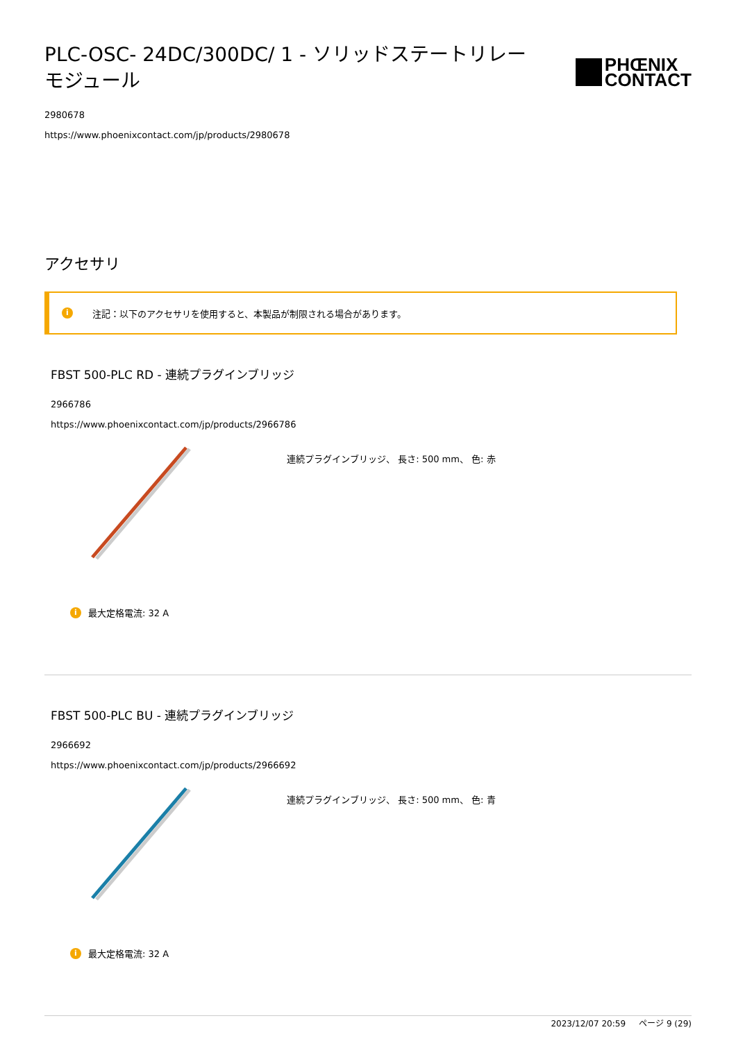PLC-OSC- 24DC/300DC/ 1 - ソリッドステートリレーモジュール
PHŒNIX
CONTACT
2980678
https://www.phoenixcontact.com/jp/products/2980678
アクセサリ
i注記：以下のアクセサリを使用すると、本製品が制限される場合があります。
FBST 500-PLC RD - 連続プラグインブリッジ
2966786
https://www.phoenixcontact.com/jp/products/2966786
連続プラグインブリッジ、 長さ: 500 mm、 色: 赤
i最大定格電流: 32 A
FBST 500-PLC BU - 連続プラグインブリッジ
2966692
https://www.phoenixcontact.com/jp/products/2966692
連続プラグインブリッジ、 長さ: 500 mm、 色: 青
i最大定格電流: 32 A
2023/12/07 20:59 ページ 9 (29)